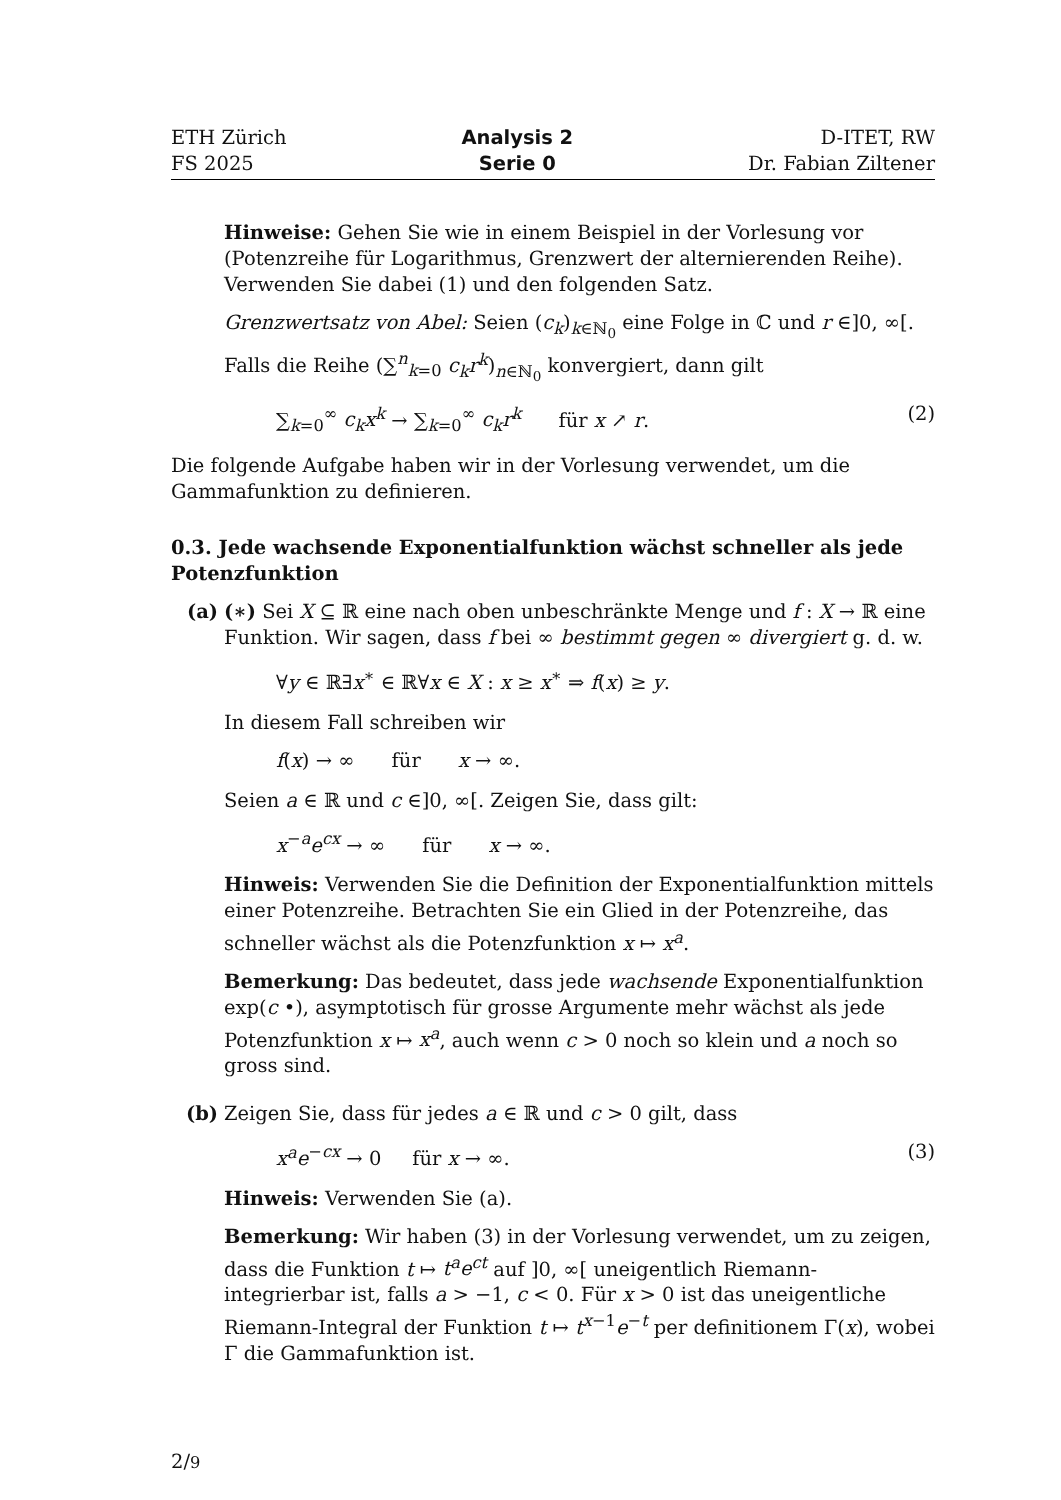ETH Zürich
FS 2025
Analysis 2
Serie 0
D-ITET, RW
Dr. Fabian Ziltener
Hinweise: Gehen Sie wie in einem Beispiel in der Vorlesung vor (Potenzreihe für Logarithmus, Grenzwert der alternierenden Reihe). Verwenden Sie dabei (1) und den folgenden Satz.
Grenzwertsatz von Abel: Seien (c<sub>k</sub>)<sub>k∈ℕ<sub>0</sub></sub> eine Folge in ℂ und r ∈]0, ∞[. Falls die Reihe (∑<sup>n</sup><sub>k=0</sub> c<sub>k</sub>r<sup>k</sup>)<sub>n∈ℕ<sub>0</sub></sub> konvergiert, dann gilt
∑<sub>k=0</sub><sup>∞</sup> c<sub>k</sub>x<sup>k</sup> → ∑<sub>k=0</sub><sup>∞</sup> c<sub>k</sub>r<sup>k</sup> für x ↗ r. (2)
Die folgende Aufgabe haben wir in der Vorlesung verwendet, um die Gammafunktion zu definieren.
0.3. Jede wachsende Exponentialfunktion wächst schneller als jede Potenzfunktion
(a) (∗) Sei X ⊆ ℝ eine nach oben unbeschränkte Menge und f : X → ℝ eine Funktion. Wir sagen, dass f bei ∞ bestimmt gegen ∞ divergiert g. d. w.
∀y ∈ ℝ∃x<sup>∗</sup> ∈ ℝ∀x ∈ X : x ≥ x<sup>∗</sup> ⇒ f(x) ≥ y.
In diesem Fall schreiben wir
f(x) → ∞ für x → ∞.
Seien a ∈ ℝ und c ∈]0, ∞[. Zeigen Sie, dass gilt:
x<sup>−a</sup>e<sup>cx</sup> → ∞ für x → ∞.
Hinweis: Verwenden Sie die Definition der Exponentialfunktion mittels einer Potenzreihe. Betrachten Sie ein Glied in der Potenzreihe, das schneller wächst als die Potenzfunktion x ↦ x<sup>a</sup>.
Bemerkung: Das bedeutet, dass jede wachsende Exponentialfunktion exp(c •), asymptotisch für grosse Argumente mehr wächst als jede Potenzfunktion x ↦ x<sup>a</sup>, auch wenn c > 0 noch so klein und a noch so gross sind.
(b) Zeigen Sie, dass für jedes a ∈ ℝ und c > 0 gilt, dass
x<sup>a</sup>e<sup>−cx</sup> → 0 für x → ∞. (3)
Hinweis: Verwenden Sie (a).
Bemerkung: Wir haben (3) in der Vorlesung verwendet, um zu zeigen, dass die Funktion t ↦ t<sup>a</sup>e<sup>ct</sup> auf ]0, ∞[ uneigentlich Riemann-integrierbar ist, falls a > −1, c < 0. Für x > 0 ist das uneigentliche Riemann-Integral der Funktion t ↦ t<sup>x−1</sup>e<sup>−t</sup> per definitionem Γ(x), wobei Γ die Gammafunktion ist.
2/9